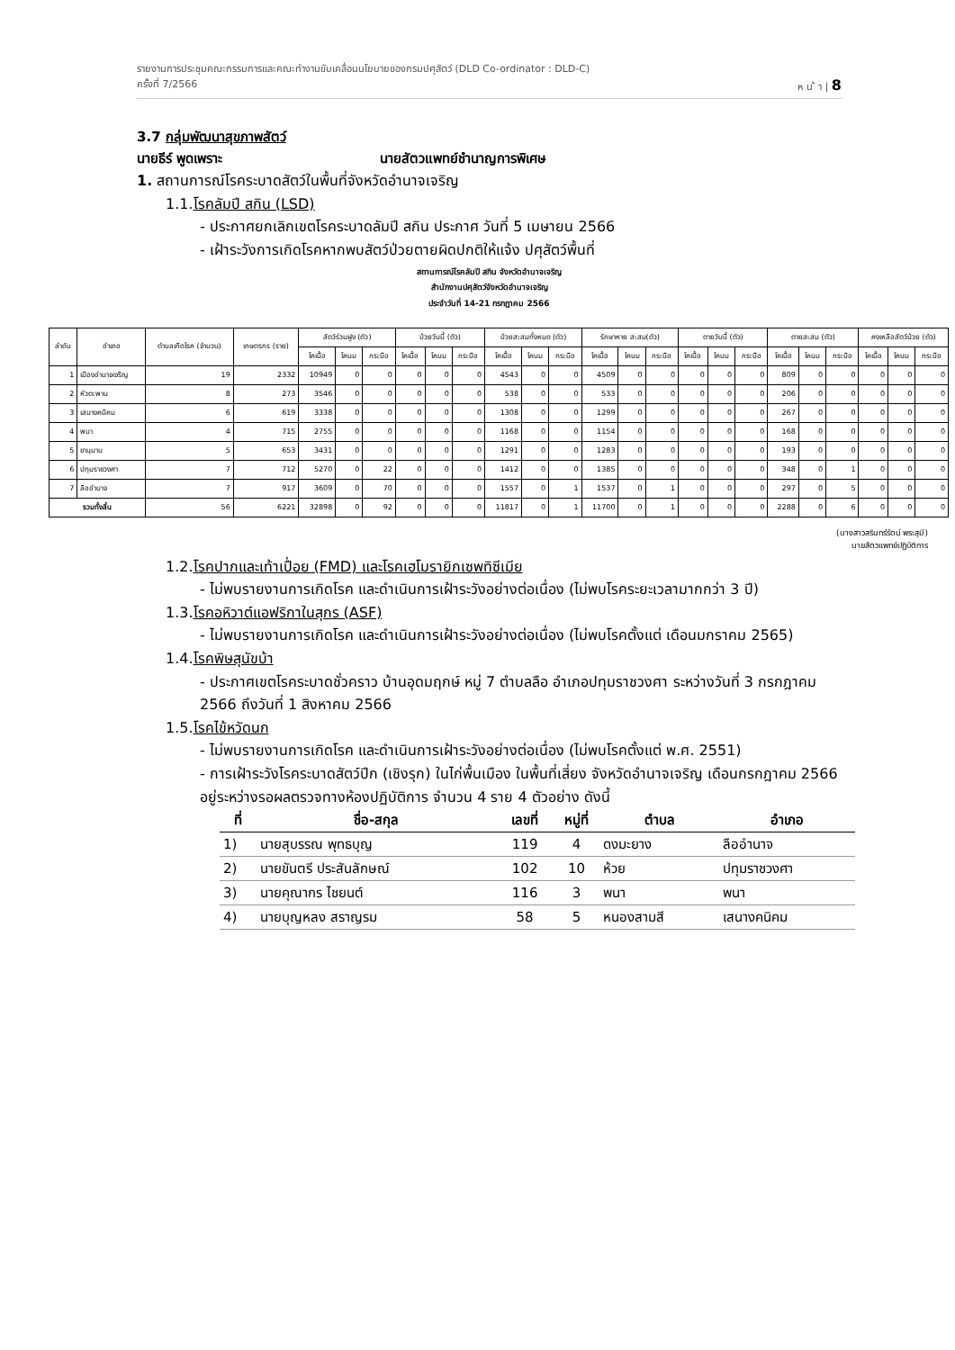รายงานการประชุมคณะกรรมการและคณะทำงานขับเคลื่อนนโยบายของกรมปศุสัตว์ (DLD Co-ordinator : DLD-C)
ครั้งที่ 7/2566 ห น ้ า | 8
3.7 กลุ่มพัฒนาสุขภาพสัตว์
นายธีร์ พูดเพราะ นายสัตวแพทย์ชำนาญการพิเศษ
1. สถานการณ์โรคระบาดสัตว์ในพื้นที่จังหวัดอำนาจเจริญ
1.1.โรคลัมปี สกิน (LSD)
- ประกาศยกเลิกเขตโรคระบาดลัมปี สกิน ประกาศ วันที่ 5 เมษายน 2566
- เฝ้าระวังการเกิดโรคหากพบสัตว์ป่วยตายผิดปกติให้แจ้ง ปศุสัตว์พื้นที่
สถานการณ์โรคลัมปี สกิน จังหวัดอำนาจเจริญ
สำนักงานปศุสัตว์จังหวัดอำนาจเจริญ
ประจำวันที่ 14-21 กรกฎาคม 2566
| ลำดับ | อำเภอ | ตำบลเกิดโรค (จำนวน) | เกษตรกร (ราย) | สัตว์ร่วมฝูง (ตัว) | | | ป่วยวันนี้ (ตัว) | | | ป่วยสะสมทั้งหมด (ตัว) | | | รักษาหาย สะสม(ตัว) | | | ตายวันนี้ (ตัว) | | | ตายสะสม (ตัว) | | | คงเหลือสัตว์ป่วย (ตัว) | | |
| --- | --- | --- | --- | --- | --- | --- | --- | --- | --- | --- | --- | --- | --- | --- | --- | --- | --- | --- | --- | --- | --- | --- | --- | --- |
| | | | | โคเนื้อ | โคนม | กระบือ | โคเนื้อ | โคนม | กระบือ | โคเนื้อ | โคนม | กระบือ | โคเนื้อ | โคนม | กระบือ | โคเนื้อ | โคนม | กระบือ | โคเนื้อ | โคนม | กระบือ | โคเนื้อ | โคนม | กระบือ |
| 1 | เมืองอำนาจเจริญ | 19 | 2332 | 10949 | 0 | 0 | 0 | 0 | 0 | 4543 | 0 | 0 | 4509 | 0 | 0 | 0 | 0 | 0 | 809 | 0 | 0 | 0 | 0 | 0 |
| 2 | หัวตะพาน | 8 | 273 | 3546 | 0 | 0 | 0 | 0 | 0 | 538 | 0 | 0 | 533 | 0 | 0 | 0 | 0 | 0 | 206 | 0 | 0 | 0 | 0 | 0 |
| 3 | เสนางคนิคม | 6 | 619 | 3338 | 0 | 0 | 0 | 0 | 0 | 1308 | 0 | 0 | 1299 | 0 | 0 | 0 | 0 | 0 | 267 | 0 | 0 | 0 | 0 | 0 |
| 4 | พนา | 4 | 715 | 2755 | 0 | 0 | 0 | 0 | 0 | 1168 | 0 | 0 | 1154 | 0 | 0 | 0 | 0 | 0 | 168 | 0 | 0 | 0 | 0 | 0 |
| 5 | ชานุมาน | 5 | 653 | 3431 | 0 | 0 | 0 | 0 | 0 | 1291 | 0 | 0 | 1283 | 0 | 0 | 0 | 0 | 0 | 193 | 0 | 0 | 0 | 0 | 0 |
| 6 | ปทุมราชวงศา | 7 | 712 | 5270 | 0 | 22 | 0 | 0 | 0 | 1412 | 0 | 0 | 1385 | 0 | 0 | 0 | 0 | 0 | 348 | 0 | 1 | 0 | 0 | 0 |
| 7 | ลืออำนาจ | 7 | 917 | 3609 | 0 | 70 | 0 | 0 | 0 | 1557 | 0 | 1 | 1537 | 0 | 1 | 0 | 0 | 0 | 297 | 0 | 5 | 0 | 0 | 0 |
| รวมทั้งสิ้น | | 56 | 6221 | 32898 | 0 | 92 | 0 | 0 | 0 | 11817 | 0 | 1 | 11700 | 0 | 1 | 0 | 0 | 0 | 2288 | 0 | 6 | 0 | 0 | 0 |
(นางสาวสรินทร์รัตน์ พระสุมี)
นายสัตวแพทย์ปฏิบัติการ
1.2.โรคปากและเท้าเปื่อย (FMD) และโรคเฮโมรายิกเซพทิซีเมีย
- ไม่พบรายงานการเกิดโรค และดำเนินการเฝ้าระวังอย่างต่อเนื่อง (ไม่พบโรคระยะเวลามากกว่า 3 ปี)
1.3.โรคอหิวาต์แอฟริกาในสุกร (ASF)
- ไม่พบรายงานการเกิดโรค และดำเนินการเฝ้าระวังอย่างต่อเนื่อง (ไม่พบโรคตั้งแต่ เดือนมกราคม 2565)
1.4.โรคพิษสุนัขบ้า
- ประกาศเขตโรคระบาดชั่วคราว บ้านอุดมฤกษ์ หมู่ 7 ตำบลลือ อำเภอปทุมราชวงศา ระหว่างวันที่ 3 กรกฎาคม 2566 ถึงวันที่ 1 สิงหาคม 2566
1.5.โรคไข้หวัดนก
- ไม่พบรายงานการเกิดโรค และดำเนินการเฝ้าระวังอย่างต่อเนื่อง (ไม่พบโรคตั้งแต่ พ.ศ. 2551)
- การเฝ้าระวังโรคระบาดสัตว์ปีก (เชิงรุก) ในไก่พื้นเมือง ในพื้นที่เสี่ยง จังหวัดอำนาจเจริญ เดือนกรกฎาคม 2566 อยู่ระหว่างรอผลตรวจทางห้องปฏิบัติการ จำนวน 4 ราย 4 ตัวอย่าง ดังนี้
| ที่ | ชื่อ-สกุล | เลขที่ | หมู่ที่ | ตำบล | อำเภอ |
| --- | --- | --- | --- | --- | --- |
| 1) | นายสุบรรณ พุทธบุญ | 119 | 4 | ดงมะยาง | ลืออำนาจ |
| 2) | นายขันตรี ประสันลักษณ์ | 102 | 10 | ห้วย | ปทุมราชวงศา |
| 3) | นายคุณากร ไชยนต์ | 116 | 3 | พนา | พนา |
| 4) | นายบุญหลง สราญรม | 58 | 5 | หนองสามสี | เสนางคนิคม |